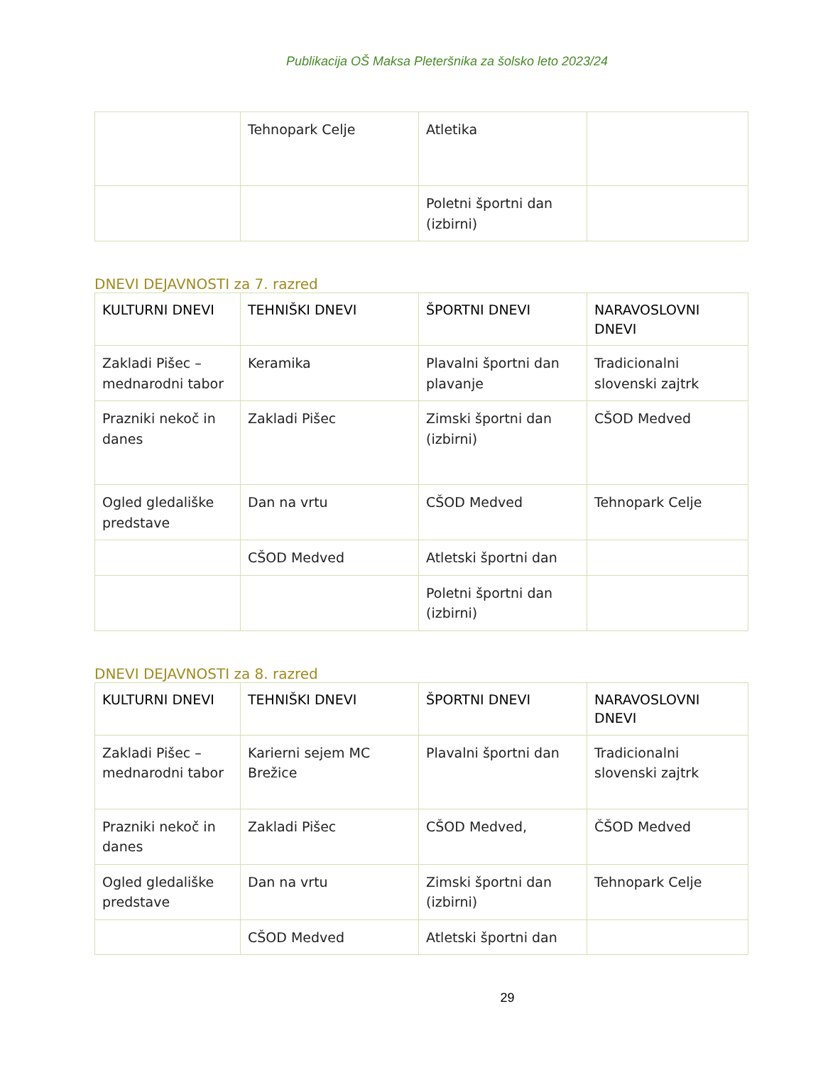Publikacija OŠ Maksa Pleteršnika za šolsko leto 2023/24
| | Tehnopark Celje | Atletika | |
| | | Poletni športni dan (izbirni) | |
DNEVI DEJAVNOSTI za 7. razred
| KULTURNI DNEVI | TEHNIŠKI DNEVI | ŠPORTNI DNEVI | NARAVOSLOVNI DNEVI |
| --- | --- | --- | --- |
| Zakladi Pišec – mednarodni tabor | Keramika | Plavalni športni dan plavanje | Tradicionalni slovenski zajtrk |
| Prazniki nekoč in danes | Zakladi Pišec | Zimski športni dan (izbirni) | CŠOD Medved |
| Ogled gledališke predstave | Dan na vrtu | CŠOD Medved | Tehnopark Celje |
| | CŠOD Medved | Atletski športni dan | |
| | | Poletni športni dan (izbirni) | |
DNEVI DEJAVNOSTI za 8. razred
| KULTURNI DNEVI | TEHNIŠKI DNEVI | ŠPORTNI DNEVI | NARAVOSLOVNI DNEVI |
| --- | --- | --- | --- |
| Zakladi Pišec – mednarodni tabor | Karierni sejem MC Brežice | Plavalni športni dan | Tradicionalni slovenski zajtrk |
| Prazniki nekoč in danes | Zakladi Pišec | CŠOD Medved, | ČŠOD Medved |
| Ogled gledališke predstave | Dan na vrtu | Zimski športni dan (izbirni) | Tehnopark Celje |
| | CŠOD Medved | Atletski športni dan | |
29